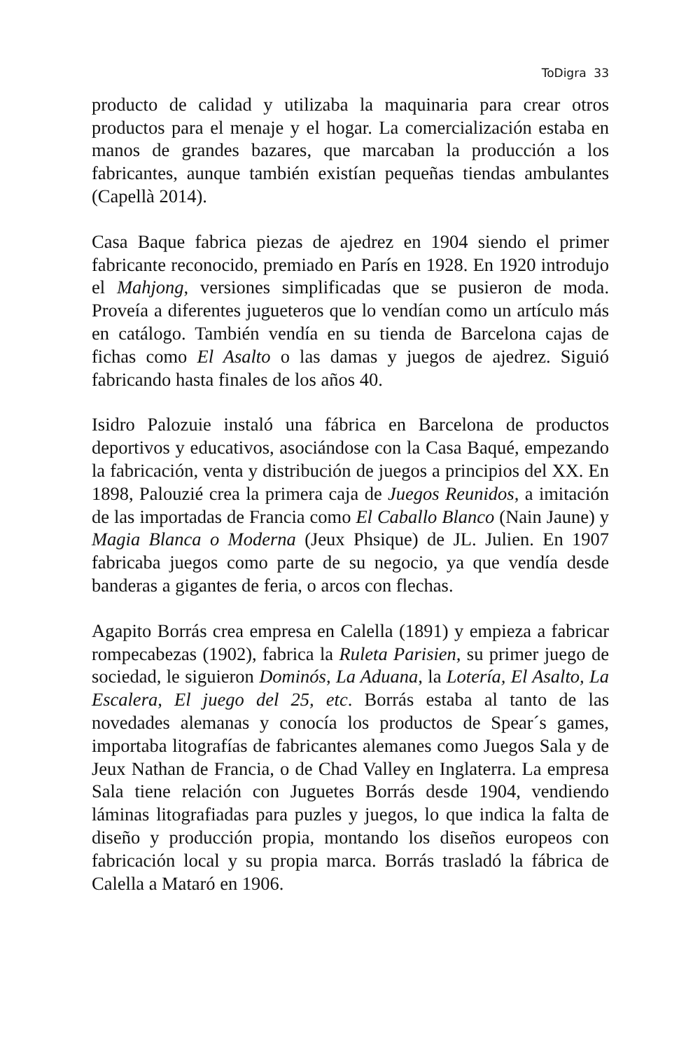ToDigra 33
producto de calidad y utilizaba la maquinaria para crear otros productos para el menaje y el hogar. La comercialización estaba en manos de grandes bazares, que marcaban la producción a los fabricantes, aunque también existían pequeñas tiendas ambulantes (Capellà 2014).
Casa Baque fabrica piezas de ajedrez en 1904 siendo el primer fabricante reconocido, premiado en París en 1928. En 1920 introdujo el Mahjong, versiones simplificadas que se pusieron de moda. Proveía a diferentes jugueteros que lo vendían como un artículo más en catálogo. También vendía en su tienda de Barcelona cajas de fichas como El Asalto o las damas y juegos de ajedrez. Siguió fabricando hasta finales de los años 40.
Isidro Palozuie instaló una fábrica en Barcelona de productos deportivos y educativos, asociándose con la Casa Baqué, empezando la fabricación, venta y distribución de juegos a principios del XX. En 1898, Palouzié crea la primera caja de Juegos Reunidos, a imitación de las importadas de Francia como El Caballo Blanco (Nain Jaune) y Magia Blanca o Moderna (Jeux Phsique) de JL. Julien. En 1907 fabricaba juegos como parte de su negocio, ya que vendía desde banderas a gigantes de feria, o arcos con flechas.
Agapito Borrás crea empresa en Calella (1891) y empieza a fabricar rompecabezas (1902), fabrica la Ruleta Parisien, su primer juego de sociedad, le siguieron Dominós, La Aduana, la Lotería, El Asalto, La Escalera, El juego del 25, etc. Borrás estaba al tanto de las novedades alemanas y conocía los productos de Spear´s games, importaba litografías de fabricantes alemanes como Juegos Sala y de Jeux Nathan de Francia, o de Chad Valley en Inglaterra. La empresa Sala tiene relación con Juguetes Borrás desde 1904, vendiendo láminas litografiadas para puzles y juegos, lo que indica la falta de diseño y producción propia, montando los diseños europeos con fabricación local y su propia marca. Borrás trasladó la fábrica de Calella a Mataró en 1906.